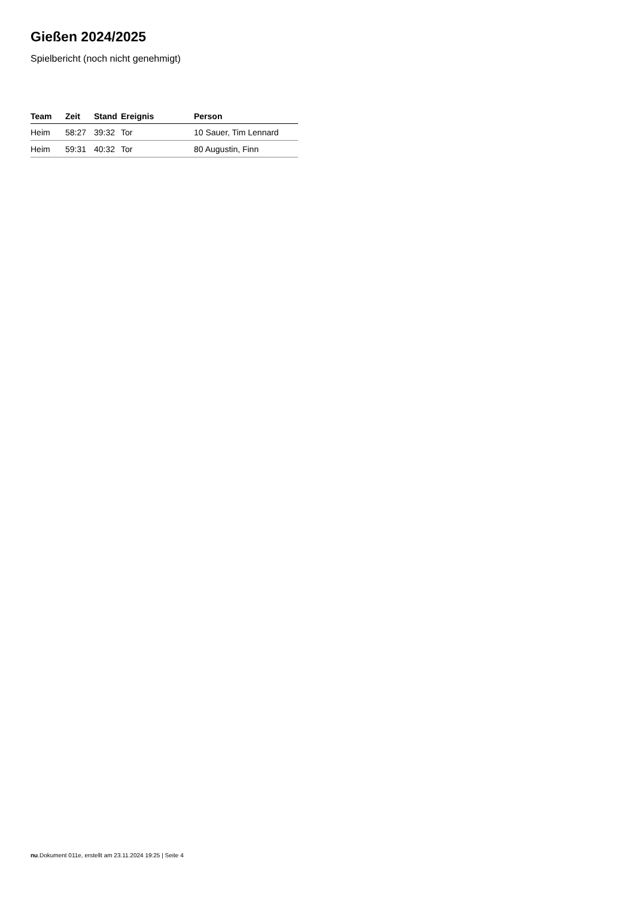Gießen 2024/2025
Spielbericht (noch nicht genehmigt)
| Team | Zeit | Stand | Ereignis | Person |
| --- | --- | --- | --- | --- |
| Heim | 58:27 | 39:32 | Tor | 10 Sauer, Tim Lennard |
| Heim | 59:31 | 40:32 | Tor | 80 Augustin, Finn |
nu.Dokument 011e, erstellt am 23.11.2024 19:25 | Seite 4